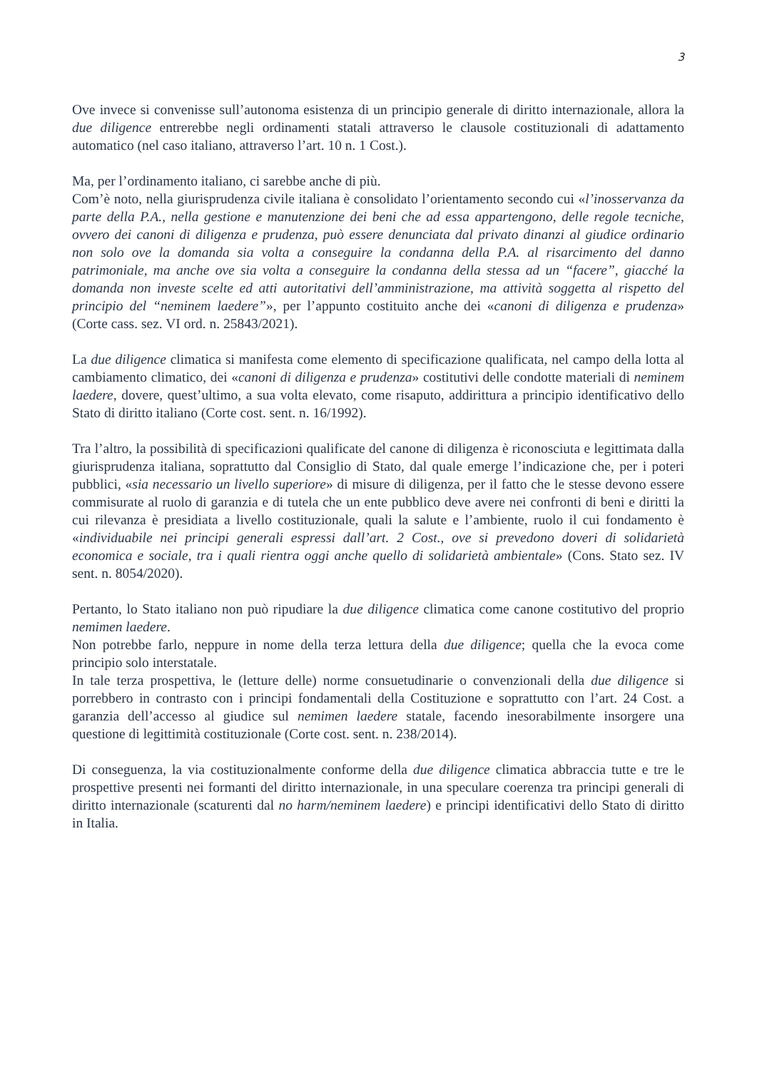3
Ove invece si convenisse sull’autonoma esistenza di un principio generale di diritto internazionale, allora la due diligence entrerebbe negli ordinamenti statali attraverso le clausole costituzionali di adattamento automatico (nel caso italiano, attraverso l’art. 10 n. 1 Cost.).
Ma, per l’ordinamento italiano, ci sarebbe anche di più.
Com’è noto, nella giurisprudenza civile italiana è consolidato l’orientamento secondo cui «l’inosservanza da parte della P.A., nella gestione e manutenzione dei beni che ad essa appartengono, delle regole tecniche, ovvero dei canoni di diligenza e prudenza, può essere denunciata dal privato dinanzi al giudice ordinario non solo ove la domanda sia volta a conseguire la condanna della P.A. al risarcimento del danno patrimoniale, ma anche ove sia volta a conseguire la condanna della stessa ad un “facere”, giacché la domanda non investe scelte ed atti autoritativi dell’amministrazione, ma attività soggetta al rispetto del principio del “neminem laedere”», per l’appunto costituito anche dei «canoni di diligenza e prudenza» (Corte cass. sez. VI ord. n. 25843/2021).
La due diligence climatica si manifesta come elemento di specificazione qualificata, nel campo della lotta al cambiamento climatico, dei «canoni di diligenza e prudenza» costitutivi delle condotte materiali di neminem laedere, dovere, quest’ultimo, a sua volta elevato, come risaputo, addirittura a principio identificativo dello Stato di diritto italiano (Corte cost. sent. n. 16/1992).
Tra l’altro, la possibilità di specificazioni qualificate del canone di diligenza è riconosciuta e legittimata dalla giurisprudenza italiana, soprattutto dal Consiglio di Stato, dal quale emerge l’indicazione che, per i poteri pubblici, «sia necessario un livello superiore» di misure di diligenza, per il fatto che le stesse devono essere commisurate al ruolo di garanzia e di tutela che un ente pubblico deve avere nei confronti di beni e diritti la cui rilevanza è presidiata a livello costituzionale, quali la salute e l’ambiente, ruolo il cui fondamento è «individuabile nei principi generali espressi dall’art. 2 Cost., ove si prevedono doveri di solidarietà economica e sociale, tra i quali rientra oggi anche quello di solidarietà ambientale» (Cons. Stato sez. IV sent. n. 8054/2020).
Pertanto, lo Stato italiano non può ripudiare la due diligence climatica come canone costitutivo del proprio nemimen laedere.
Non potrebbe farlo, neppure in nome della terza lettura della due diligence; quella che la evoca come principio solo interstatale.
In tale terza prospettiva, le (letture delle) norme consuetudinarie o convenzionali della due diligence si porrebbero in contrasto con i principi fondamentali della Costituzione e soprattutto con l’art. 24 Cost. a garanzia dell’accesso al giudice sul nemimen laedere statale, facendo inesorabilmente insorgere una questione di legittimità costituzionale (Corte cost. sent. n. 238/2014).
Di conseguenza, la via costituzionalmente conforme della due diligence climatica abbraccia tutte e tre le prospettive presenti nei formanti del diritto internazionale, in una speculare coerenza tra principi generali di diritto internazionale (scaturenti dal no harm/neminem laedere) e principi identificativi dello Stato di diritto in Italia.